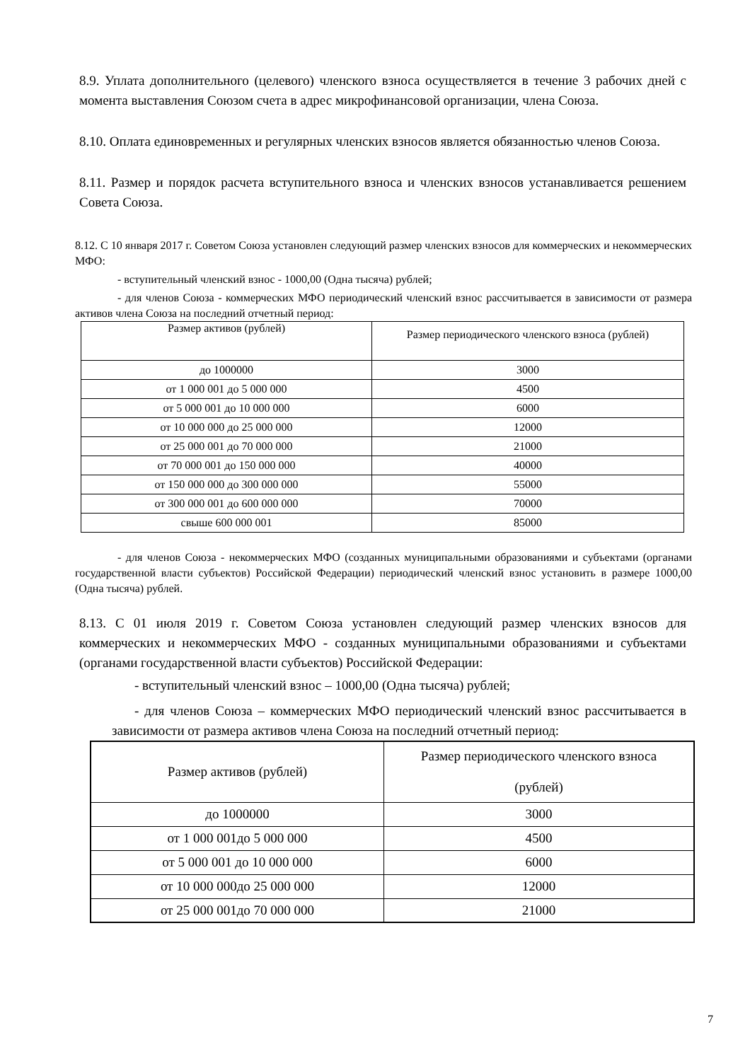8.9. Уплата дополнительного (целевого) членского взноса осуществляется в течение 3 рабочих дней с момента выставления Союзом счета в адрес микрофинансовой организации, члена Союза.
8.10. Оплата единовременных и регулярных членских взносов является обязанностью членов Союза.
8.11. Размер и порядок расчета вступительного взноса и членских взносов устанавливается решением Совета Союза.
8.12. С 10 января 2017 г. Советом Союза установлен следующий размер членских взносов для коммерческих и некоммерческих МФО:
- вступительный членский взнос - 1000,00 (Одна тысяча) рублей;
- для членов Союза - коммерческих МФО периодический членский взнос рассчитывается в зависимости от размера активов члена Союза на последний отчетный период:
| Размер активов (рублей) | Размер периодического членского взноса (рублей) |
| до 1000000 | 3000 |
| от 1 000 001 до 5 000 000 | 4500 |
| от 5 000 001 до 10 000 000 | 6000 |
| от 10 000 000 до 25 000 000 | 12000 |
| от 25 000 001 до 70 000 000 | 21000 |
| от 70 000 001 до 150 000 000 | 40000 |
| от 150 000 000 до 300 000 000 | 55000 |
| от 300 000 001 до 600 000 000 | 70000 |
| свыше 600 000 001 | 85000 |
- для членов Союза - некоммерческих МФО (созданных муниципальными образованиями и субъектами (органами государственной власти субъектов) Российской Федерации) периодический членский взнос установить в размере 1000,00 (Одна тысяча) рублей.
8.13. С 01 июля 2019 г. Советом Союза установлен следующий размер членских взносов для коммерческих и некоммерческих МФО - созданных муниципальными образованиями и субъектами (органами государственной власти субъектов) Российской Федерации:
- вступительный членский взнос – 1000,00 (Одна тысяча) рублей;
- для членов Союза – коммерческих МФО периодический членский взнос рассчитывается в зависимости от размера активов члена Союза на последний отчетный период:
| Размер активов (рублей) | Размер периодического членского взноса (рублей) |
| до 1000000 | 3000 |
| от 1 000 001до 5 000 000 | 4500 |
| от 5 000 001 до 10 000 000 | 6000 |
| от 10 000 000до 25 000 000 | 12000 |
| от 25 000 001до 70 000 000 | 21000 |
7